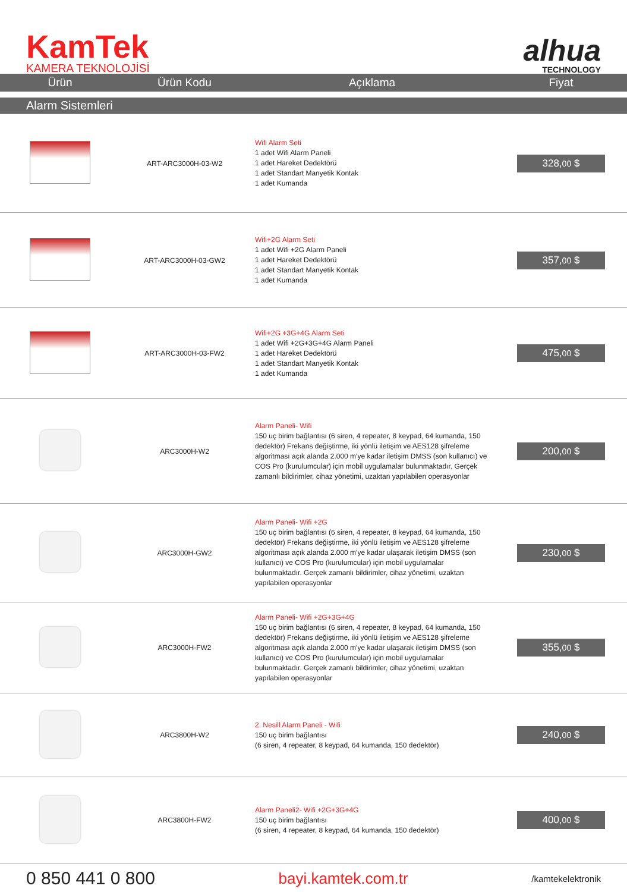KamTek
KAMERA TEKNOLOJİSİ
alhua
TECHNOLOGY
| Ürün | Ürün Kodu | Açıklama | Fiyat |
| --- | --- | --- | --- |
| Alarm Sistemleri | | | |
| | ART-ARC3000H-03-W2 | Wifi Alarm Seti 1 adet Wifi Alarm Paneli 1 adet Hareket Dedektörü 1 adet Standart Manyetik Kontak 1 adet Kumanda | 328, 00 $ |
| | ART-ARC3000H-03-GW2 | Wifi+2G Alarm Seti 1 adet Wifi +2G Alarm Paneli 1 adet Hareket Dedektörü 1 adet Standart Manyetik Kontak 1 adet Kumanda | 357, 00 $ |
| | ART-ARC3000H-03-FW2 | Wifi+2G +3G+4G Alarm Seti 1 adet Wifi +2G+3G+4G Alarm Paneli 1 adet Hareket Dedektörü 1 adet Standart Manyetik Kontak 1 adet Kumanda | 475, 00 $ |
| | ARC3000H-W2 | Alarm Paneli- Wifi 150 uç birim bağlantısı (6 siren, 4 repeater, 8 keypad, 64 kumanda, 150 dedektör) Frekans değiştirme, iki yönlü iletişim ve AES128 şifreleme algoritması açık alanda 2.000 m'ye kadar iletişim DMSS (son kullanıcı) ve COS Pro (kurulumcular) için mobil uygulamalar bulunmaktadır. Gerçek zamanlı bildirimler, cihaz yönetimi, uzaktan yapılabilen operasyonlar | 200, 00 $ |
| | ARC3000H-GW2 | Alarm Paneli- Wifi +2G 150 uç birim bağlantısı (6 siren, 4 repeater, 8 keypad, 64 kumanda, 150 dedektör) Frekans değiştirme, iki yönlü iletişim ve AES128 şifreleme algoritması açık alanda 2.000 m'ye kadar ulaşarak iletişim DMSS (son kullanıcı) ve COS Pro (kurulumcular) için mobil uygulamalar bulunmaktadır. Gerçek zamanlı bildirimler, cihaz yönetimi, uzaktan yapılabilen operasyonlar | 230, 00 $ |
| | ARC3000H-FW2 | Alarm Paneli- Wifi +2G+3G+4G 150 uç birim bağlantısı (6 siren, 4 repeater, 8 keypad, 64 kumanda, 150 dedektör) Frekans değiştirme, iki yönlü iletişim ve AES128 şifreleme algoritması açık alanda 2.000 m'ye kadar ulaşarak iletişim DMSS (son kullanıcı) ve COS Pro (kurulumcular) için mobil uygulamalar bulunmaktadır. Gerçek zamanlı bildirimler, cihaz yönetimi, uzaktan yapılabilen operasyonlar | 355, 00 $ |
| | ARC3800H-W2 | 2. Nesill Alarm Paneli - Wifi 150 uç birim bağlantısı (6 siren, 4 repeater, 8 keypad, 64 kumanda, 150 dedektör) | 240, 00 $ |
| | ARC3800H-FW2 | Alarm Paneli2- Wifi +2G+3G+4G 150 uç birim bağlantısı (6 siren, 4 repeater, 8 keypad, 64 kumanda, 150 dedektör) | 400, 00 $ |
0 850 441 0 800
bayi.kamtek.com.tr
/kamtekelektronik